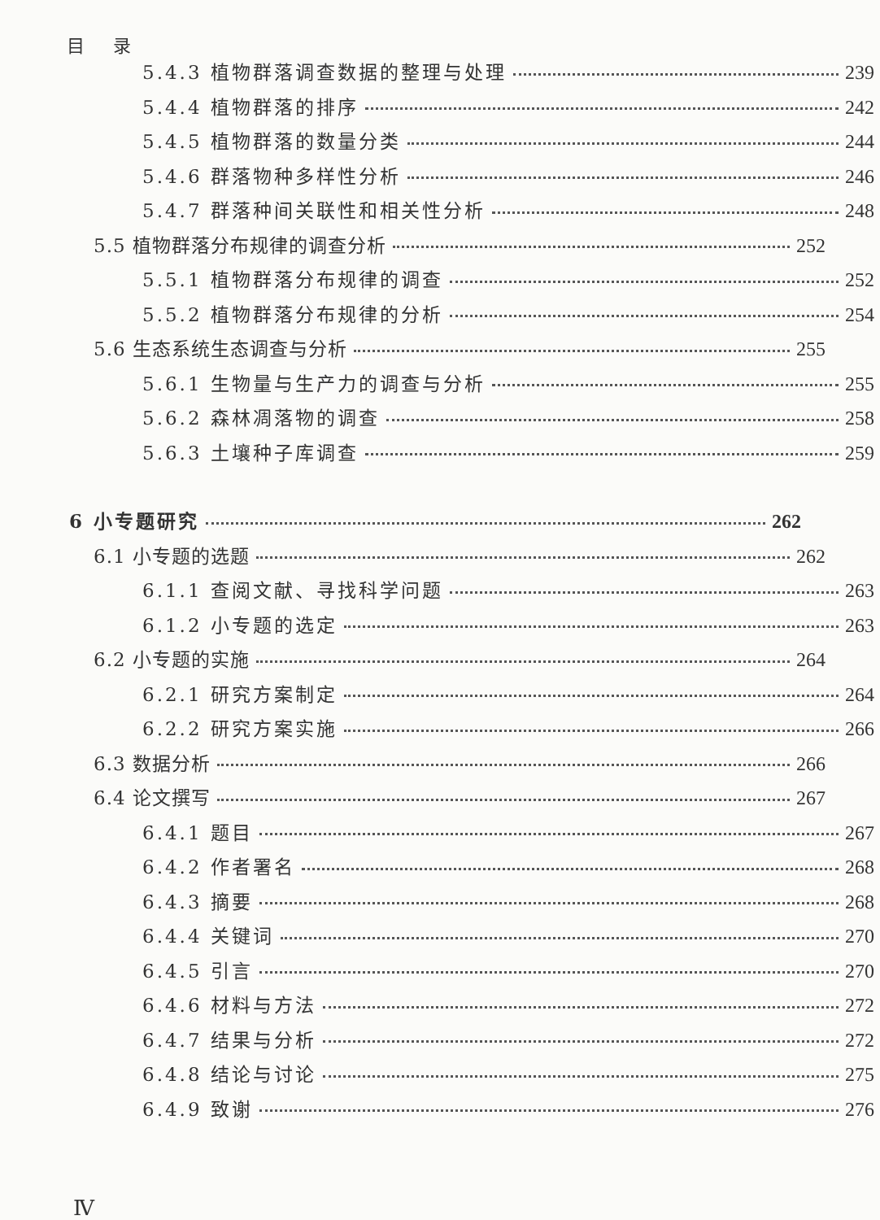目 录
5.4.3 植物群落调查数据的整理与处理 239
5.4.4 植物群落的排序 242
5.4.5 植物群落的数量分类 244
5.4.6 群落物种多样性分析 246
5.4.7 群落种间关联性和相关性分析 248
5.5 植物群落分布规律的调查分析 252
5.5.1 植物群落分布规律的调查 252
5.5.2 植物群落分布规律的分析 254
5.6 生态系统生态调查与分析 255
5.6.1 生物量与生产力的调查与分析 255
5.6.2 森林凋落物的调查 258
5.6.3 土壤种子库调查 259
6 小专题研究 262
6.1 小专题的选题 262
6.1.1 查阅文献、寻找科学问题 263
6.1.2 小专题的选定 263
6.2 小专题的实施 264
6.2.1 研究方案制定 264
6.2.2 研究方案实施 266
6.3 数据分析 266
6.4 论文撰写 267
6.4.1 题目 267
6.4.2 作者署名 268
6.4.3 摘要 268
6.4.4 关键词 270
6.4.5 引言 270
6.4.6 材料与方法 272
6.4.7 结果与分析 272
6.4.8 结论与讨论 275
6.4.9 致谢 276
Ⅳ